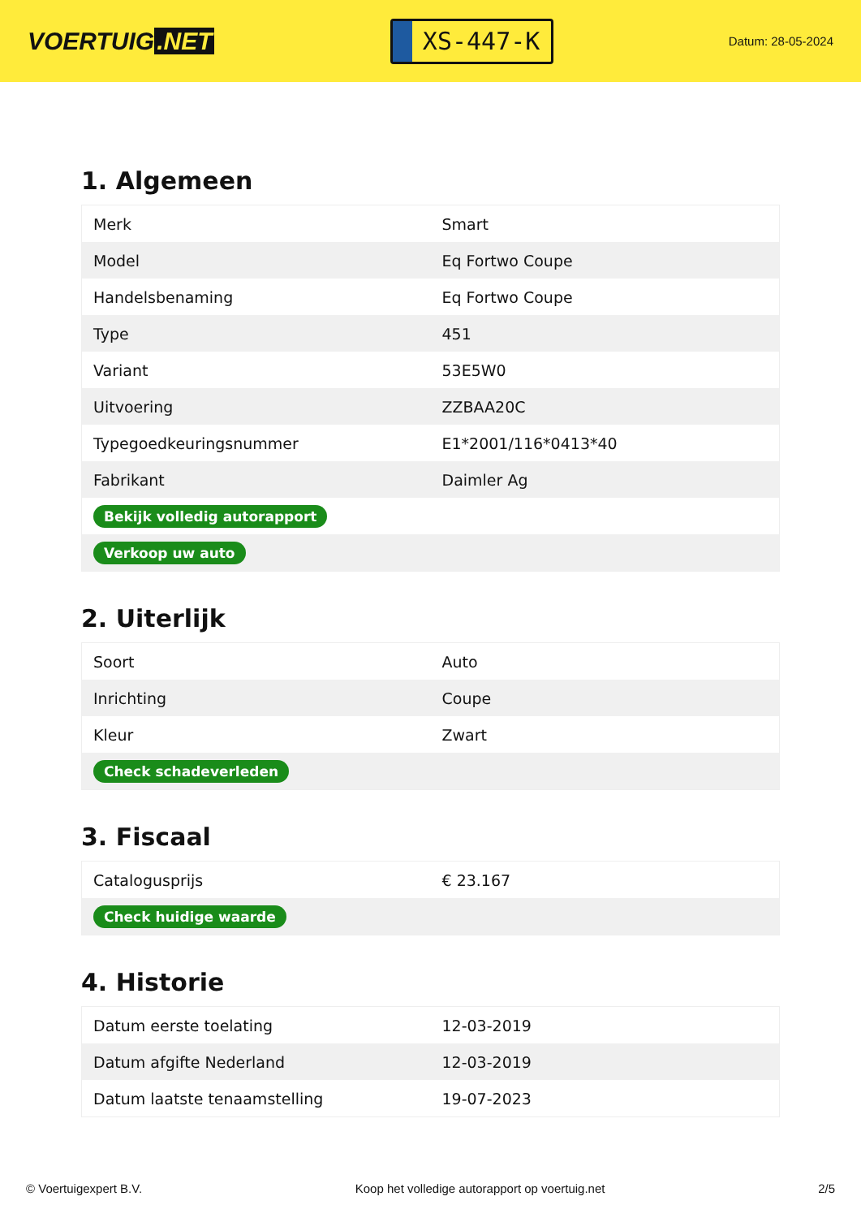VOERTUIG.NET
XS-447-K
Datum: 28-05-2024
1. Algemeen
| Merk | Smart |
| Model | Eq Fortwo Coupe |
| Handelsbenaming | Eq Fortwo Coupe |
| Type | 451 |
| Variant | 53E5W0 |
| Uitvoering | ZZBAA20C |
| Typegoedkeuringsnummer | E1*2001/116*0413*40 |
| Fabrikant | Daimler Ag |
| Bekijk volledig autorapport | |
| Verkoop uw auto | |
2. Uiterlijk
| Soort | Auto |
| Inrichting | Coupe |
| Kleur | Zwart |
| Check schadeverleden | |
3. Fiscaal
| Catalogusprijs | € 23.167 |
| Check huidige waarde | |
4. Historie
| Datum eerste toelating | 12-03-2019 |
| Datum afgifte Nederland | 12-03-2019 |
| Datum laatste tenaamstelling | 19-07-2023 |
© Voertuigexpert B.V. Koop het volledige autorapport op voertuig.net 2/5